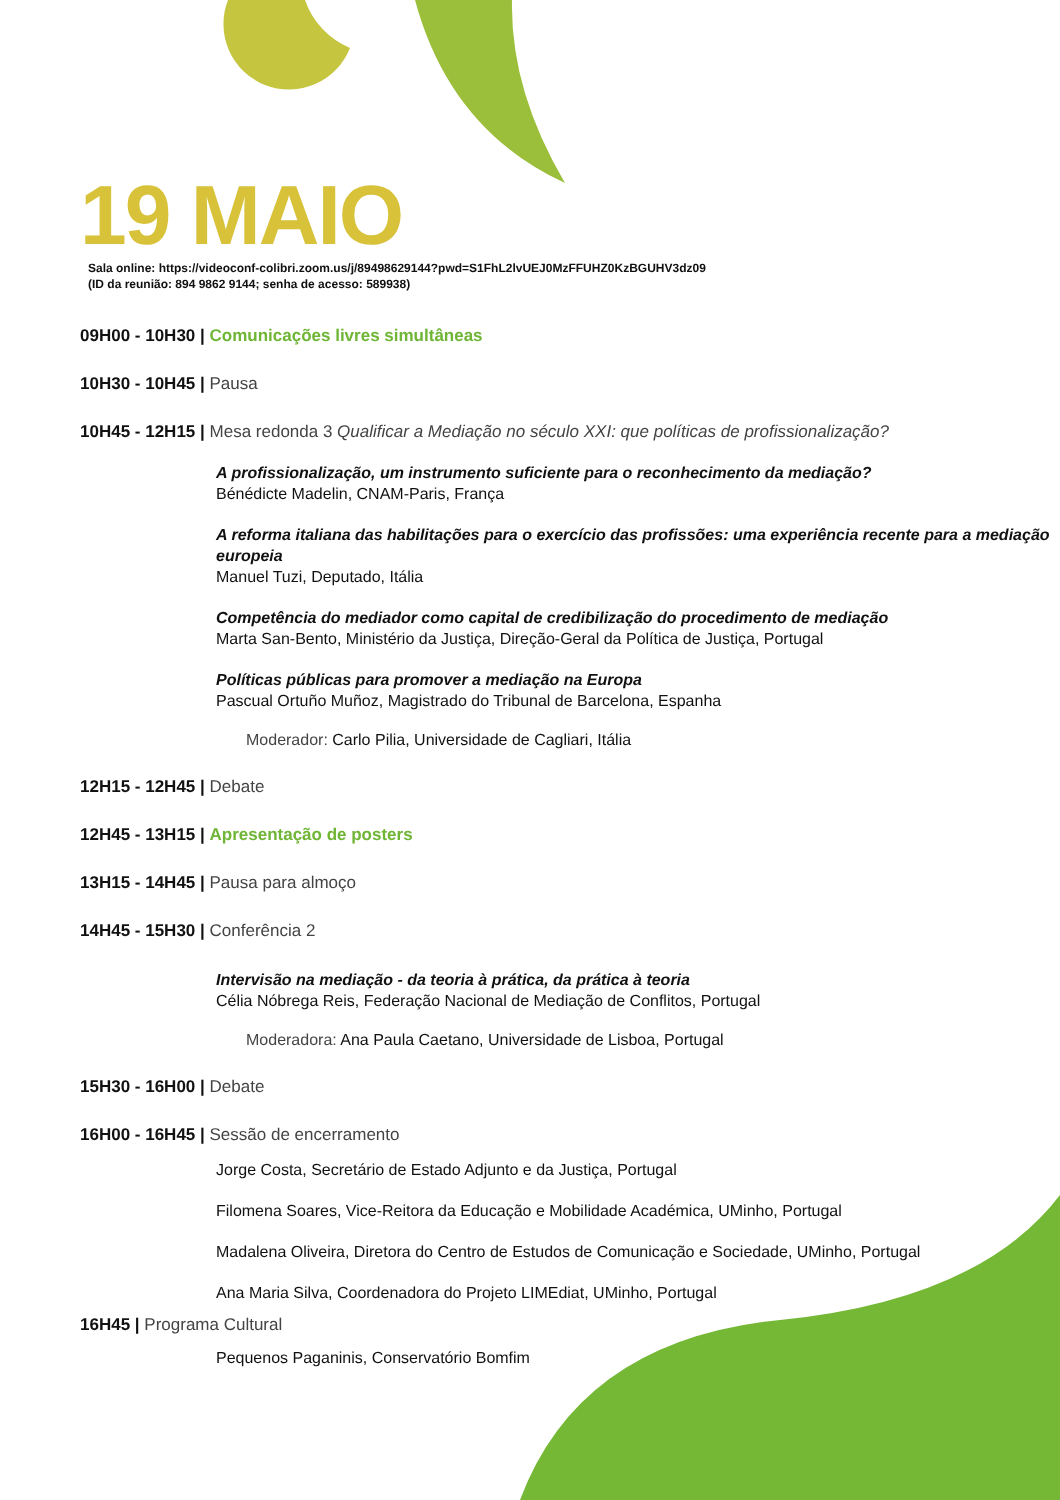19 MAIO
Sala online: https://videoconf-colibri.zoom.us/j/89498629144?pwd=S1FhL2lvUEJ0MzFFUHZ0KzBGUHV3dz09
(ID da reunião: 894 9862 9144; senha de acesso: 589938)
09H00 - 10H30 | Comunicações livres simultâneas
10H30 - 10H45 | Pausa
10H45 - 12H15 | Mesa redonda 3 Qualificar a Mediação no século XXI: que políticas de profissionalização?
A profissionalização, um instrumento suficiente para o reconhecimento da mediação?
Bénédicte Madelin, CNAM-Paris, França
A reforma italiana das habilitações para o exercício das profissões: uma experiência recente para a mediação europeia
Manuel Tuzi, Deputado, Itália
Competência do mediador como capital de credibilização do procedimento de mediação
Marta San-Bento, Ministério da Justiça, Direção-Geral da Política de Justiça, Portugal
Políticas públicas para promover a mediação na Europa
Pascual Ortuño Muñoz, Magistrado do Tribunal de Barcelona, Espanha
Moderador: Carlo Pilia, Universidade de Cagliari, Itália
12H15 - 12H45 | Debate
12H45 - 13H15 | Apresentação de posters
13H15 - 14H45 | Pausa para almoço
14H45 - 15H30 | Conferência 2
Intervisão na mediação - da teoria à prática, da prática à teoria
Célia Nóbrega Reis, Federação Nacional de Mediação de Conflitos, Portugal
Moderadora: Ana Paula Caetano, Universidade de Lisboa, Portugal
15H30 - 16H00 | Debate
16H00 - 16H45 | Sessão de encerramento
Jorge Costa, Secretário de Estado Adjunto e da Justiça, Portugal
Filomena Soares, Vice-Reitora da Educação e Mobilidade Académica, UMinho, Portugal
Madalena Oliveira, Diretora do Centro de Estudos de Comunicação e Sociedade, UMinho, Portugal
Ana Maria Silva, Coordenadora do Projeto LIMEdiat, UMinho, Portugal
16H45 | Programa Cultural
Pequenos Paganinis, Conservatório Bomfim